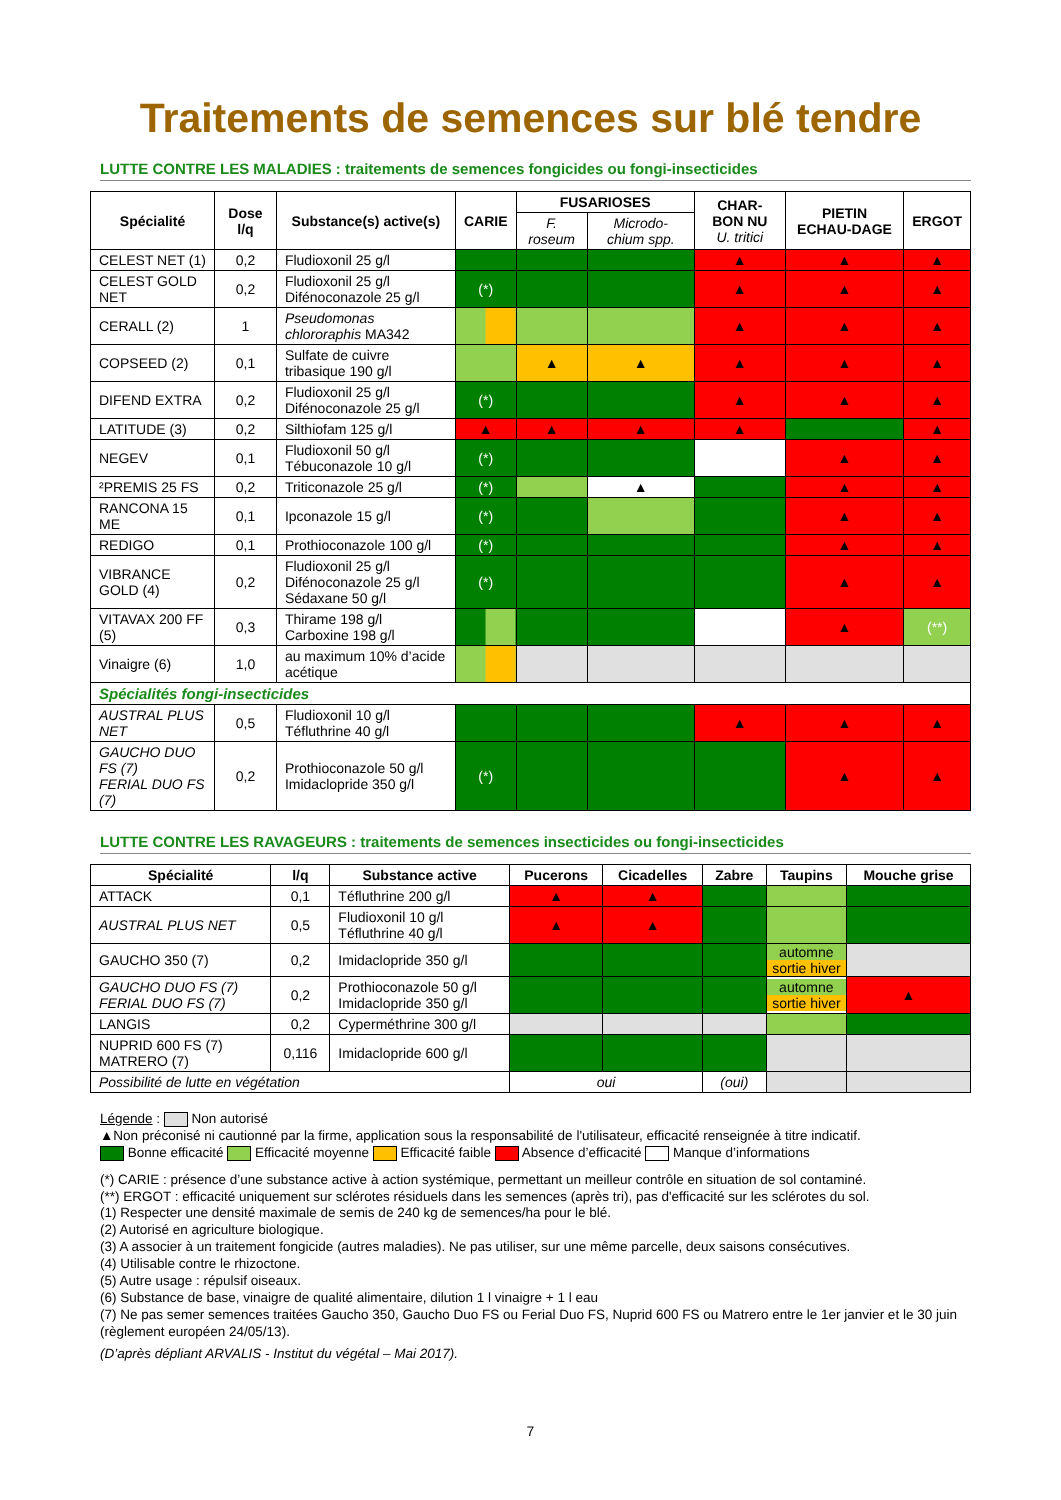Traitements de semences sur blé tendre
LUTTE CONTRE LES MALADIES : traitements de semences fongicides ou fongi-insecticides
| Spécialité | Dose l/q | Substance(s) active(s) | CARIE | FUSARIOSES | | CHAR-BON NU U. tritici | PIETIN ECHAU-DAGE | ERGOT |
| --- | --- | --- | --- | --- | --- | --- | --- | --- |
| | | | | F. roseum | Microdo-chium spp. | | | |
| CELEST NET (1) | 0,2 | Fludioxonil 25 g/l | | | | ▲ | ▲ | ▲ |
| CELEST GOLD NET | 0,2 | Fludioxonil 25 g/l Difénoconazole 25 g/l | (*) | | | ▲ | ▲ | ▲ |
| CERALL (2) | 1 | Pseudomonas chlororaphis MA342 | | | | ▲ | ▲ | ▲ |
| COPSEED (2) | 0,1 | Sulfate de cuivre tribasique 190 g/l | | ▲ | ▲ | ▲ | ▲ | ▲ |
| DIFEND EXTRA | 0,2 | Fludioxonil 25 g/l Difénoconazole 25 g/l | (*) | | | ▲ | ▲ | ▲ |
| LATITUDE (3) | 0,2 | Silthiofam 125 g/l | ▲ | ▲ | ▲ | ▲ | | ▲ |
| NEGEV | 0,1 | Fludioxonil 50 g/l Tébuconazole 10 g/l | (*) | | | | ▲ | ▲ |
| ²PREMIS 25 FS | 0,2 | Triticonazole 25 g/l | (*) | | ▲ | | ▲ | ▲ |
| RANCONA 15 ME | 0,1 | Ipconazole 15 g/l | (*) | | | | ▲ | ▲ |
| REDIGO | 0,1 | Prothioconazole 100 g/l | (*) | | | | ▲ | ▲ |
| VIBRANCE GOLD (4) | 0,2 | Fludioxonil 25 g/l Difénoconazole 25 g/l Sédaxane 50 g/l | (*) | | | | ▲ | ▲ |
| VITAVAX 200 FF (5) | 0,3 | Thirame 198 g/l Carboxine 198 g/l | | | | | ▲ | (**) |
| Vinaigre (6) | 1,0 | au maximum 10% d’acide acétique | | | | | | |
| Spécialités fongi-insecticides | | | | | | | | |
| AUSTRAL PLUS NET | 0,5 | Fludioxonil 10 g/l Téfluthrine 40 g/l | | | | ▲ | ▲ | ▲ |
| GAUCHO DUO FS (7) FERIAL DUO FS (7) | 0,2 | Prothioconazole 50 g/l Imidaclopride 350 g/l | (*) | | | | ▲ | ▲ |
LUTTE CONTRE LES RAVAGEURS : traitements de semences insecticides ou fongi-insecticides
| Spécialité | l/q | Substance active | Pucerons | Cicadelles | Zabre | Taupins | Mouche grise |
| --- | --- | --- | --- | --- | --- | --- | --- |
| ATTACK | 0,1 | Téfluthrine 200 g/l | ▲ | ▲ | | | |
| AUSTRAL PLUS NET | 0,5 | Fludioxonil 10 g/l Téfluthrine 40 g/l | ▲ | ▲ | | | |
| GAUCHO 350 (7) | 0,2 | Imidaclopride 350 g/l | | | | automne sortie hiver | |
| GAUCHO DUO FS (7) FERIAL DUO FS (7) | 0,2 | Prothioconazole 50 g/l Imidaclopride 350 g/l | | | | automne sortie hiver | ▲ |
| LANGIS | 0,2 | Cyperméthrine 300 g/l | | | | | |
| NUPRID 600 FS (7) MATRERO (7) | 0,116 | Imidaclopride 600 g/l | | | | | |
| Possibilité de lutte en végétation | | | oui | | (oui) | | |
Légende : Non autorisé
▲Non préconisé ni cautionné par la firme, application sous la responsabilité de l'utilisateur, efficacité renseignée à titre indicatif.
Bonne efficacité Efficacité moyenne Efficacité faible Absence d’efficacité Manque d’informations
(*) CARIE : présence d’une substance active à action systémique, permettant un meilleur contrôle en situation de sol contaminé.
(**) ERGOT : efficacité uniquement sur sclérotes résiduels dans les semences (après tri), pas d'efficacité sur les sclérotes du sol.
(1) Respecter une densité maximale de semis de 240 kg de semences/ha pour le blé.
(2) Autorisé en agriculture biologique.
(3) A associer à un traitement fongicide (autres maladies). Ne pas utiliser, sur une même parcelle, deux saisons consécutives.
(4) Utilisable contre le rhizoctone.
(5) Autre usage : répulsif oiseaux.
(6) Substance de base, vinaigre de qualité alimentaire, dilution 1 l vinaigre + 1 l eau
(7) Ne pas semer semences traitées Gaucho 350, Gaucho Duo FS ou Ferial Duo FS, Nuprid 600 FS ou Matrero entre le 1er janvier et le 30 juin (règlement européen 24/05/13).
(D’après dépliant ARVALIS - Institut du végétal – Mai 2017).
7